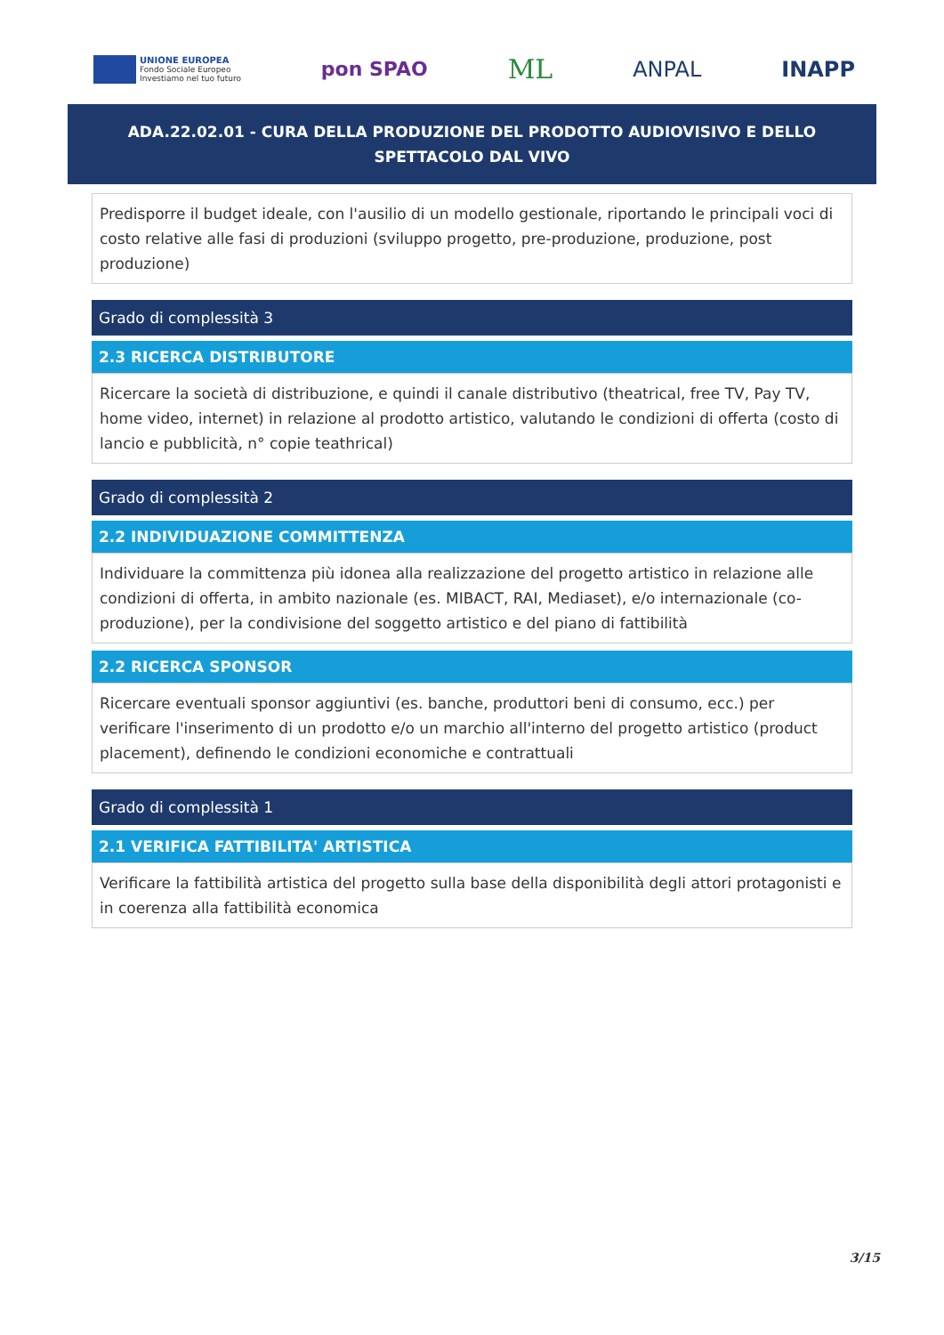UNIONE EUROPEA
Fondo Sociale Europeo
Investiamo nel tuo futuro
pon SPAO
ML
ANPAL INAPP
ADA.22.02.01 - CURA DELLA PRODUZIONE DEL PRODOTTO AUDIOVISIVO E DELLO SPETTACOLO DAL VIVO
Predisporre il budget ideale, con l'ausilio di un modello gestionale, riportando le principali voci di costo relative alle fasi di produzioni (sviluppo progetto, pre-produzione, produzione, post produzione)
Grado di complessità 3
2.3 RICERCA DISTRIBUTORE
Ricercare la società di distribuzione, e quindi il canale distributivo (theatrical, free TV, Pay TV, home video, internet) in relazione al prodotto artistico, valutando le condizioni di offerta (costo di lancio e pubblicità, n° copie teathrical)
Grado di complessità 2
2.2 INDIVIDUAZIONE COMMITTENZA
Individuare la committenza più idonea alla realizzazione del progetto artistico in relazione alle condizioni di offerta, in ambito nazionale (es. MIBACT, RAI, Mediaset), e/o internazionale (co-produzione), per la condivisione del soggetto artistico e del piano di fattibilità
2.2 RICERCA SPONSOR
Ricercare eventuali sponsor aggiuntivi (es. banche, produttori beni di consumo, ecc.) per verificare l'inserimento di un prodotto e/o un marchio all'interno del progetto artistico (product placement), definendo le condizioni economiche e contrattuali
Grado di complessità 1
2.1 VERIFICA FATTIBILITA' ARTISTICA
Verificare la fattibilità artistica del progetto sulla base della disponibilità degli attori protagonisti e in coerenza alla fattibilità economica
3/15